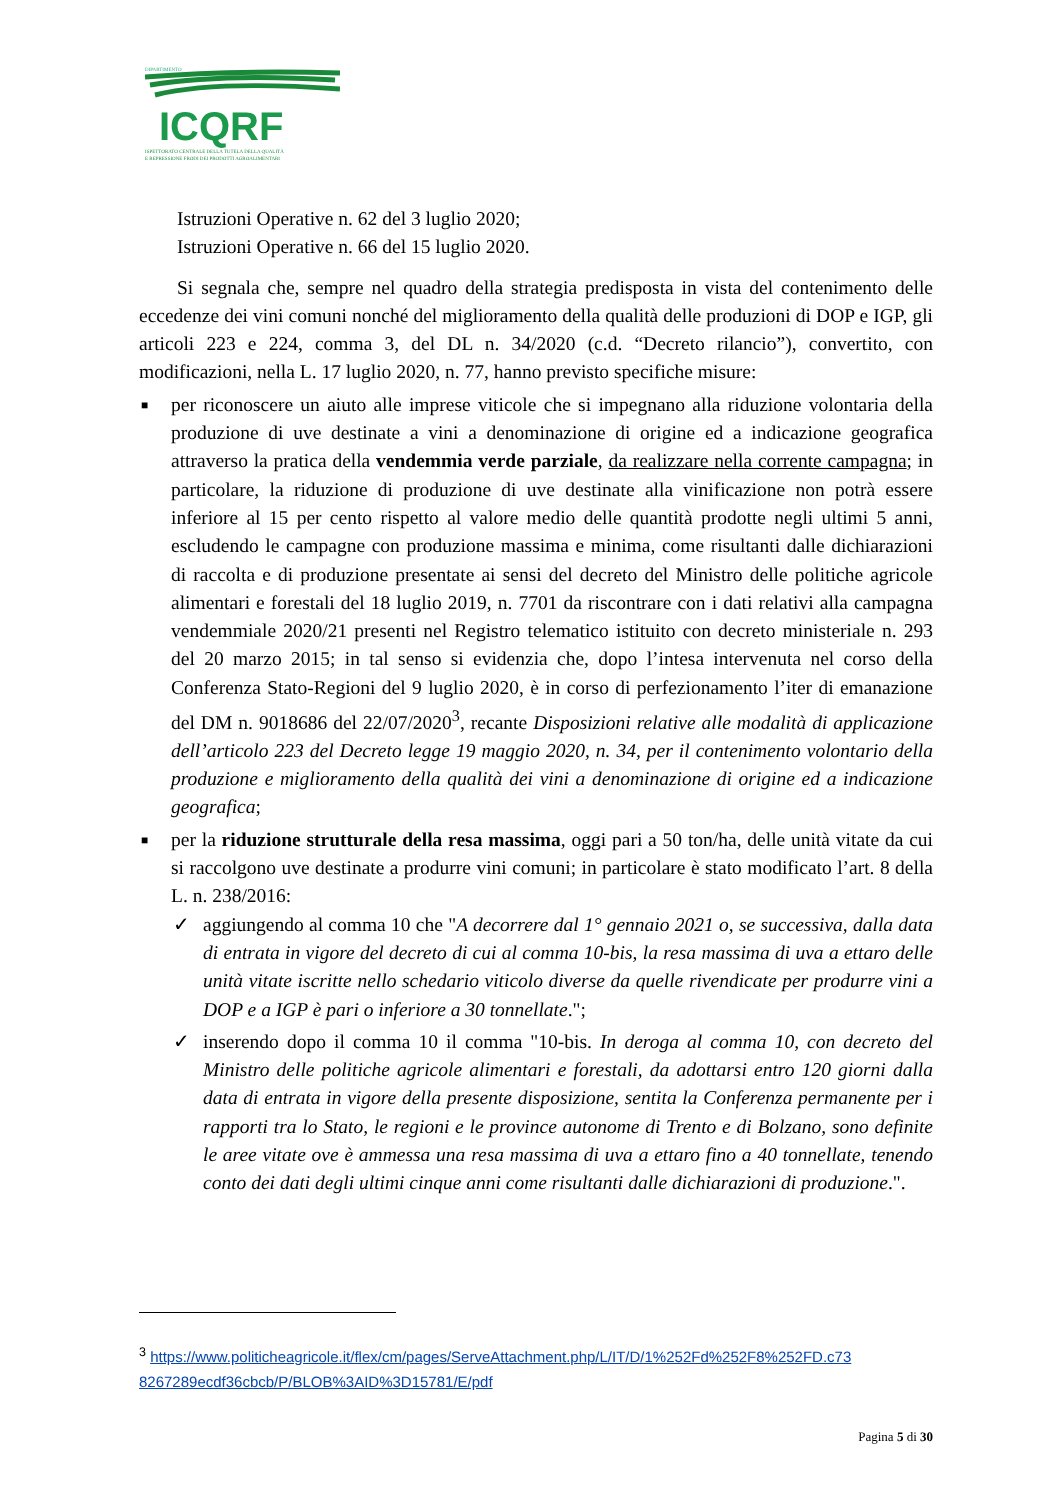DIPARTIMENTO
ICQRF
ISPETTORATO CENTRALE DELLA TUTELA DELLA QUALITÀ
E REPRESSIONE FRODI DEI PRODOTTI AGROALIMENTARI
Istruzioni Operative n. 62 del 3 luglio 2020;
Istruzioni Operative n. 66 del 15 luglio 2020.
Si segnala che, sempre nel quadro della strategia predisposta in vista del contenimento delle eccedenze dei vini comuni nonché del miglioramento della qualità delle produzioni di DOP e IGP, gli articoli 223 e 224, comma 3, del DL n. 34/2020 (c.d. “Decreto rilancio”), convertito, con modificazioni, nella L. 17 luglio 2020, n. 77, hanno previsto specifiche misure:
■ per riconoscere un aiuto alle imprese viticole che si impegnano alla riduzione volontaria della produzione di uve destinate a vini a denominazione di origine ed a indicazione geografica attraverso la pratica della vendemmia verde parziale, da realizzare nella corrente campagna; in particolare, la riduzione di produzione di uve destinate alla vinificazione non potrà essere inferiore al 15 per cento rispetto al valore medio delle quantità prodotte negli ultimi 5 anni, escludendo le campagne con produzione massima e minima, come risultanti dalle dichiarazioni di raccolta e di produzione presentate ai sensi del decreto del Ministro delle politiche agricole alimentari e forestali del 18 luglio 2019, n. 7701 da riscontrare con i dati relativi alla campagna vendemmiale 2020/21 presenti nel Registro telematico istituito con decreto ministeriale n. 293 del 20 marzo 2015; in tal senso si evidenzia che, dopo l’intesa intervenuta nel corso della Conferenza Stato-Regioni del 9 luglio 2020, è in corso di perfezionamento l’iter di emanazione del DM n. 9018686 del 22/07/2020<sup>3</sup>, recante Disposizioni relative alle modalità di applicazione dell’articolo 223 del Decreto legge 19 maggio 2020, n. 34, per il contenimento volontario della produzione e miglioramento della qualità dei vini a denominazione di origine ed a indicazione geografica;
■ per la riduzione strutturale della resa massima, oggi pari a 50 ton/ha, delle unità vitate da cui si raccolgono uve destinate a produrre vini comuni; in particolare è stato modificato l’art. 8 della L. n. 238/2016:
✓ aggiungendo al comma 10 che "A decorrere dal 1° gennaio 2021 o, se successiva, dalla data di entrata in vigore del decreto di cui al comma 10-bis, la resa massima di uva a ettaro delle unità vitate iscritte nello schedario viticolo diverse da quelle rivendicate per produrre vini a DOP e a IGP è pari o inferiore a 30 tonnellate.";
✓ inserendo dopo il comma 10 il comma "10-bis. In deroga al comma 10, con decreto del Ministro delle politiche agricole alimentari e forestali, da adottarsi entro 120 giorni dalla data di entrata in vigore della presente disposizione, sentita la Conferenza permanente per i rapporti tra lo Stato, le regioni e le province autonome di Trento e di Bolzano, sono definite le aree vitate ove è ammessa una resa massima di uva a ettaro fino a 40 tonnellate, tenendo conto dei dati degli ultimi cinque anni come risultanti dalle dichiarazioni di produzione.".
<sup>3</sup> https://www.politicheagricole.it/flex/cm/pages/ServeAttachment.php/L/IT/D/1%252Fd%252F8%252FD.c73 8267289ecdf36cbcb/P/BLOB%3AID%3D15781/E/pdf
Pagina 5 di 30